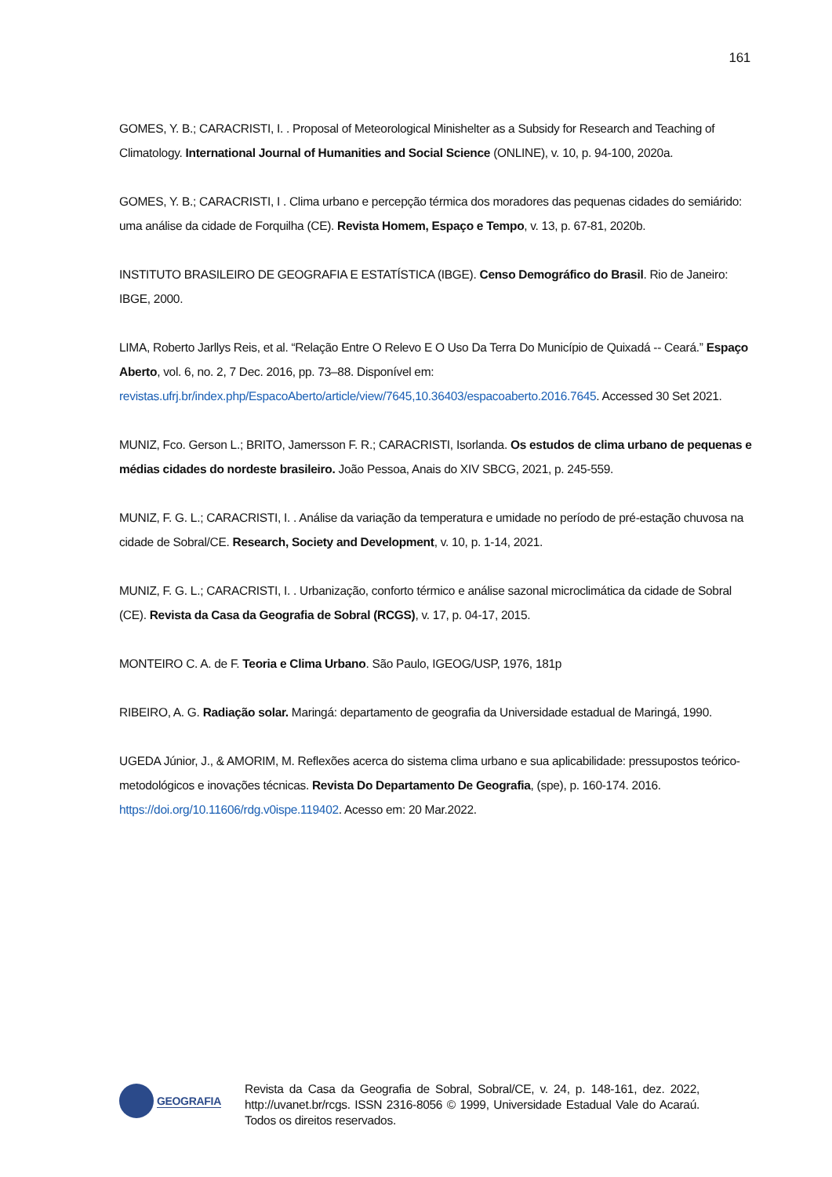161
GOMES, Y. B.; CARACRISTI, I. . Proposal of Meteorological Minishelter as a Subsidy for Research and Teaching of Climatology. International Journal of Humanities and Social Science (ONLINE), v. 10, p. 94-100, 2020a.
GOMES, Y. B.; CARACRISTI, I . Clima urbano e percepção térmica dos moradores das pequenas cidades do semiárido: uma análise da cidade de Forquilha (CE). Revista Homem, Espaço e Tempo, v. 13, p. 67-81, 2020b.
INSTITUTO BRASILEIRO DE GEOGRAFIA E ESTATÍSTICA (IBGE). Censo Demográfico do Brasil. Rio de Janeiro: IBGE, 2000.
LIMA, Roberto Jarllys Reis, et al. “Relação Entre O Relevo E O Uso Da Terra Do Município de Quixadá -- Ceará.” Espaço Aberto, vol. 6, no. 2, 7 Dec. 2016, pp. 73–88. Disponível em: revistas.ufrj.br/index.php/EspacoAberto/article/view/7645,10.36403/espacoaberto.2016.7645. Accessed 30 Set 2021.
MUNIZ, Fco. Gerson L.; BRITO, Jamersson F. R.; CARACRISTI, Isorlanda. Os estudos de clima urbano de pequenas e médias cidades do nordeste brasileiro. João Pessoa, Anais do XIV SBCG, 2021, p. 245-559.
MUNIZ, F. G. L.; CARACRISTI, I. . Análise da variação da temperatura e umidade no período de pré-estação chuvosa na cidade de Sobral/CE. Research, Society and Development, v. 10, p. 1-14, 2021.
MUNIZ, F. G. L.; CARACRISTI, I. . Urbanização, conforto térmico e análise sazonal microclimática da cidade de Sobral (CE). Revista da Casa da Geografia de Sobral (RCGS), v. 17, p. 04-17, 2015.
MONTEIRO C. A. de F. Teoria e Clima Urbano. São Paulo, IGEOG/USP, 1976, 181p
RIBEIRO, A. G. Radiação solar. Maringá: departamento de geografia da Universidade estadual de Maringá, 1990.
UGEDA Júnior, J., & AMORIM, M. Reflexões acerca do sistema clima urbano e sua aplicabilidade: pressupostos teórico-metodológicos e inovações técnicas. Revista Do Departamento De Geografia, (spe), p. 160-174. 2016. https://doi.org/10.11606/rdg.v0ispe.119402. Acesso em: 20 Mar.2022.
GEOGRAFIA
Revista da Casa da Geografia de Sobral, Sobral/CE, v. 24, p. 148-161, dez. 2022, http://uvanet.br/rcgs. ISSN 2316-8056 © 1999, Universidade Estadual Vale do Acaraú. Todos os direitos reservados.